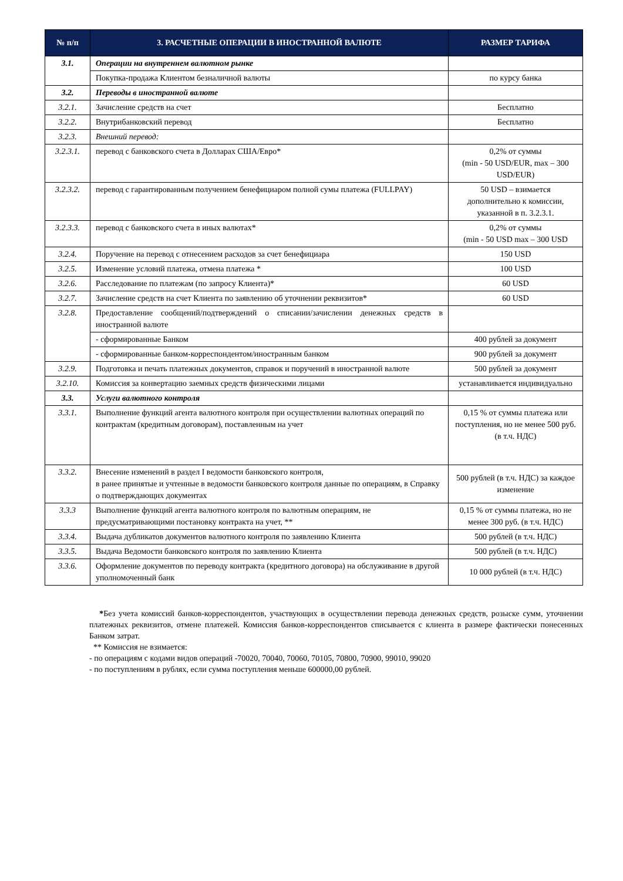| № п/п | 3. РАСЧЕТНЫЕ ОПЕРАЦИИ В ИНОСТРАННОЙ ВАЛЮТЕ | РАЗМЕР ТАРИФА |
| --- | --- | --- |
| 3.1. | Операции на внутреннем валютном рынке | |
| | Покупка-продажа Клиентом безналичной валюты | по курсу банка |
| 3.2. | Переводы в иностранной валюте | |
| 3.2.1. | Зачисление средств на счет | Бесплатно |
| 3.2.2. | Внутрибанковский перевод | Бесплатно |
| 3.2.3. | Внешний перевод: | |
| 3.2.3.1. | перевод с банковского счета в Долларах США/Евро* | 0,2% от суммы (min - 50 USD/EUR, max – 300 USD/EUR) |
| 3.2.3.2. | перевод с гарантированным получением бенефициаром полной сумы платежа (FULLPAY) | 50 USD – взимается дополнительно к комиссии, указанной в п. 3.2.3.1. |
| 3.2.3.3. | перевод с банковского счета в иных валютах* | 0,2% от суммы (min - 50 USD max – 300 USD |
| 3.2.4. | Поручение на перевод с отнесением расходов за счет бенефициара | 150 USD |
| 3.2.5. | Изменение условий платежа, отмена платежа * | 100 USD |
| 3.2.6. | Расследование по платежам (по запросу Клиента)* | 60 USD |
| 3.2.7. | Зачисление средств на счет Клиента по заявлению об уточнении реквизитов* | 60 USD |
| 3.2.8. | Предоставление сообщений/подтверждений о списании/зачислении денежных средств в иностранной валюте | |
| | - сформированные Банком | 400 рублей за документ |
| | - сформированные банком-корреспондентом/иностранным банком | 900 рублей за документ |
| 3.2.9. | Подготовка и печать платежных документов, справок и поручений в иностранной валюте | 500 рублей за документ |
| 3.2.10. | Комиссия за конвертацию заемных средств физическими лицами | устанавливается индивидуально |
| 3.3. | Услуги валютного контроля | |
| 3.3.1. | Выполнение функций агента валютного контроля при осуществлении валютных операций по контрактам (кредитным договорам), поставленным на учет | 0,15 % от суммы платежа или поступления, но не менее 500 руб. (в т.ч. НДС) |
| 3.3.2. | Внесение изменений в раздел I ведомости банковского контроля, в ранее принятые и учтенные в ведомости банковского контроля данные по операциям, в Справку о подтверждающих документах | 500 рублей (в т.ч. НДС) за каждое изменение |
| 3.3.3 | Выполнение функций агента валютного контроля по валютным операциям, не предусматривающими постановку контракта на учет, ** | 0,15 % от суммы платежа, но не менее 300 руб. (в т.ч. НДС) |
| 3.3.4. | Выдача дубликатов документов валютного контроля по заявлению Клиента | 500 рублей (в т.ч. НДС) |
| 3.3.5. | Выдача Ведомости банковского контроля по заявлению Клиента | 500 рублей (в т.ч. НДС) |
| 3.3.6. | Оформление документов по переводу контракта (кредитного договора) на обслуживание в другой уполномоченный банк | 10 000 рублей (в т.ч. НДС) |
*Без учета комиссий банков-корреспондентов, участвующих в осуществлении перевода денежных средств, розыске сумм, уточнении платежных реквизитов, отмене платежей. Комиссия банков-корреспондентов списывается с клиента в размере фактически понесенных Банком затрат.
** Комиссия не взимается:
- по операциям с кодами видов операций -70020, 70040, 70060, 70105, 70800, 70900, 99010, 99020
- по поступлениям в рублях, если сумма поступления меньше 600000,00 рублей.